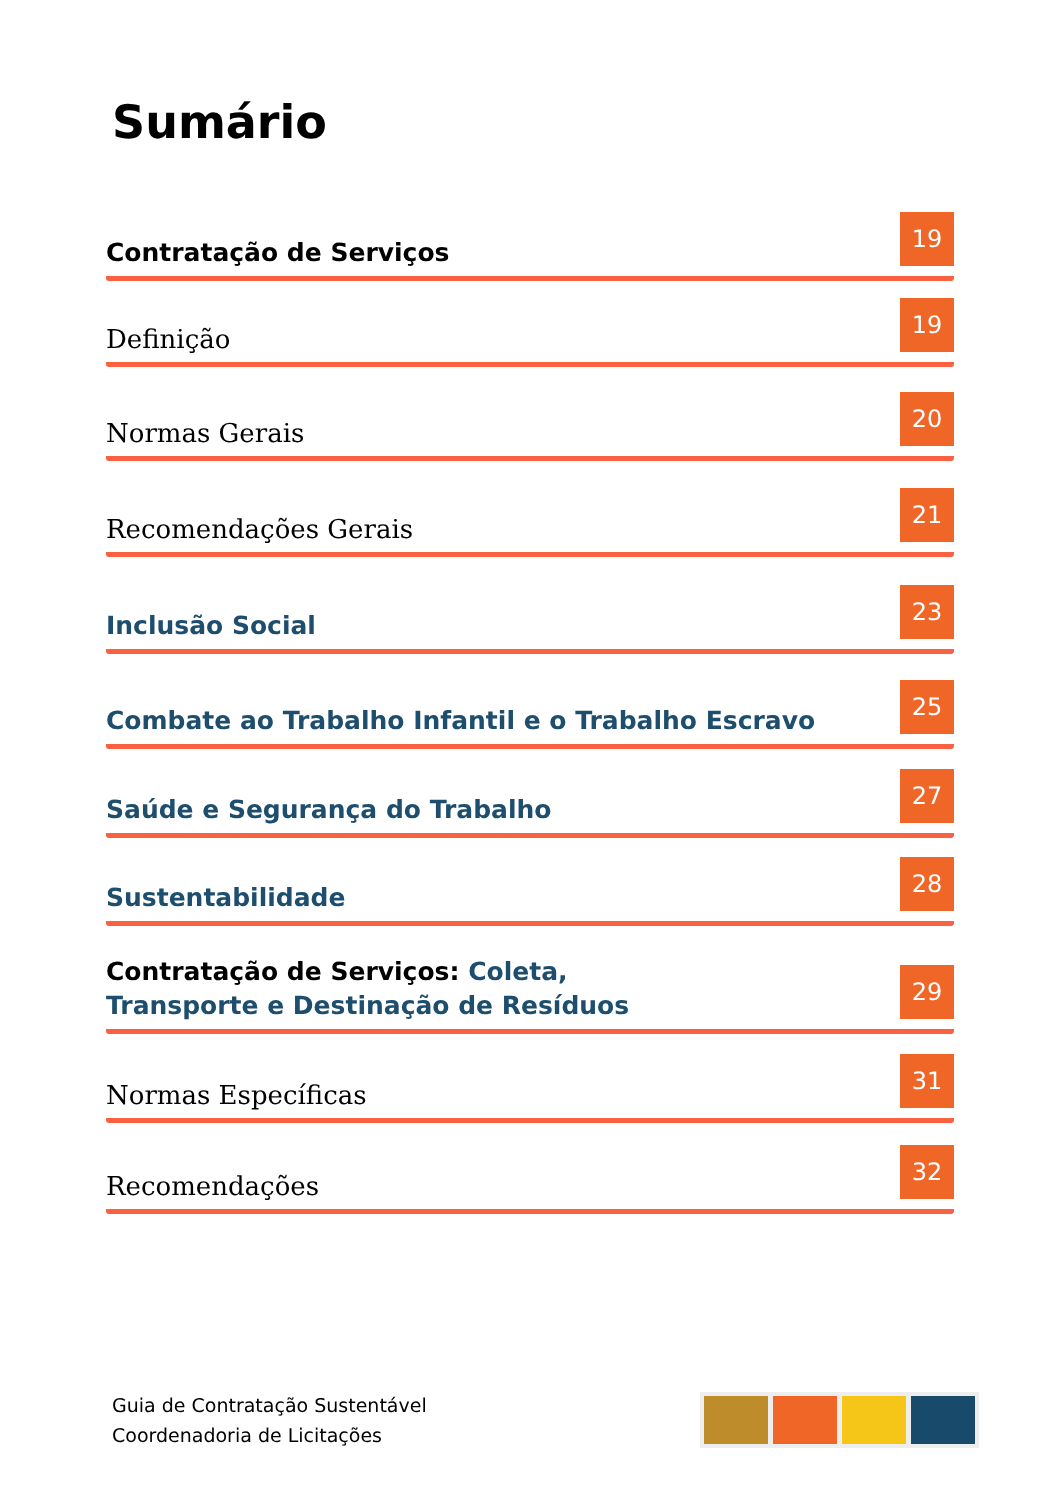Sumário
Contratação de Serviços 19
Definição 19
Normas Gerais 20
Recomendações Gerais 21
Inclusão Social 23
Combate ao Trabalho Infantil e o Trabalho Escravo 25
Saúde e Segurança do Trabalho 27
Sustentabilidade 28
Contratação de Serviços: Coleta,
Transporte e Destinação de Resíduos 29
Normas Específicas 31
Recomendações 32
Guia de Contratação Sustentável
Coordenadoria de Licitações